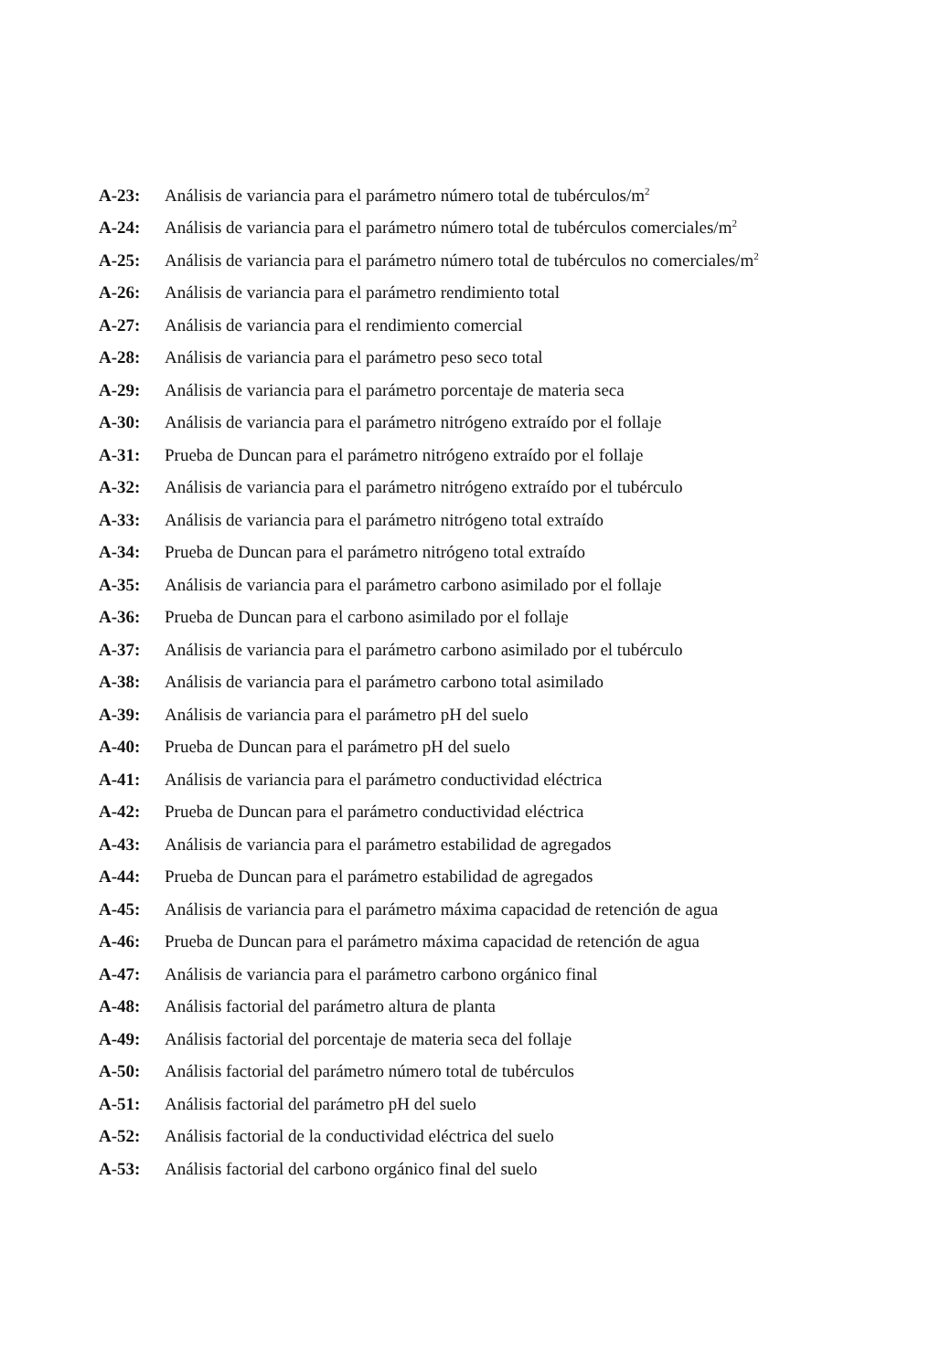A-23: Análisis de variancia para el parámetro número total de tubérculos/m<sup>2</sup>
A-24: Análisis de variancia para el parámetro número total de tubérculos comerciales/m<sup>2</sup>
A-25: Análisis de variancia para el parámetro número total de tubérculos no comerciales/m<sup>2</sup>
A-26: Análisis de variancia para el parámetro rendimiento total
A-27: Análisis de variancia para el rendimiento comercial
A-28: Análisis de variancia para el parámetro peso seco total
A-29: Análisis de variancia para el parámetro porcentaje de materia seca
A-30: Análisis de variancia para el parámetro nitrógeno extraído por el follaje
A-31: Prueba de Duncan para el parámetro nitrógeno extraído por el follaje
A-32: Análisis de variancia para el parámetro nitrógeno extraído por el tubérculo
A-33: Análisis de variancia para el parámetro nitrógeno total extraído
A-34: Prueba de Duncan para el parámetro nitrógeno total extraído
A-35: Análisis de variancia para el parámetro carbono asimilado por el follaje
A-36: Prueba de Duncan para el carbono asimilado por el follaje
A-37: Análisis de variancia para el parámetro carbono asimilado por el tubérculo
A-38: Análisis de variancia para el parámetro carbono total asimilado
A-39: Análisis de variancia para el parámetro pH del suelo
A-40: Prueba de Duncan para el parámetro pH del suelo
A-41: Análisis de variancia para el parámetro conductividad eléctrica
A-42: Prueba de Duncan para el parámetro conductividad eléctrica
A-43: Análisis de variancia para el parámetro estabilidad de agregados
A-44: Prueba de Duncan para el parámetro estabilidad de agregados
A-45: Análisis de variancia para el parámetro máxima capacidad de retención de agua
A-46: Prueba de Duncan para el parámetro máxima capacidad de retención de agua
A-47: Análisis de variancia para el parámetro carbono orgánico final
A-48: Análisis factorial del parámetro altura de planta
A-49: Análisis factorial del porcentaje de materia seca del follaje
A-50: Análisis factorial del parámetro número total de tubérculos
A-51: Análisis factorial del parámetro pH del suelo
A-52: Análisis factorial de la conductividad eléctrica del suelo
A-53: Análisis factorial del carbono orgánico final del suelo